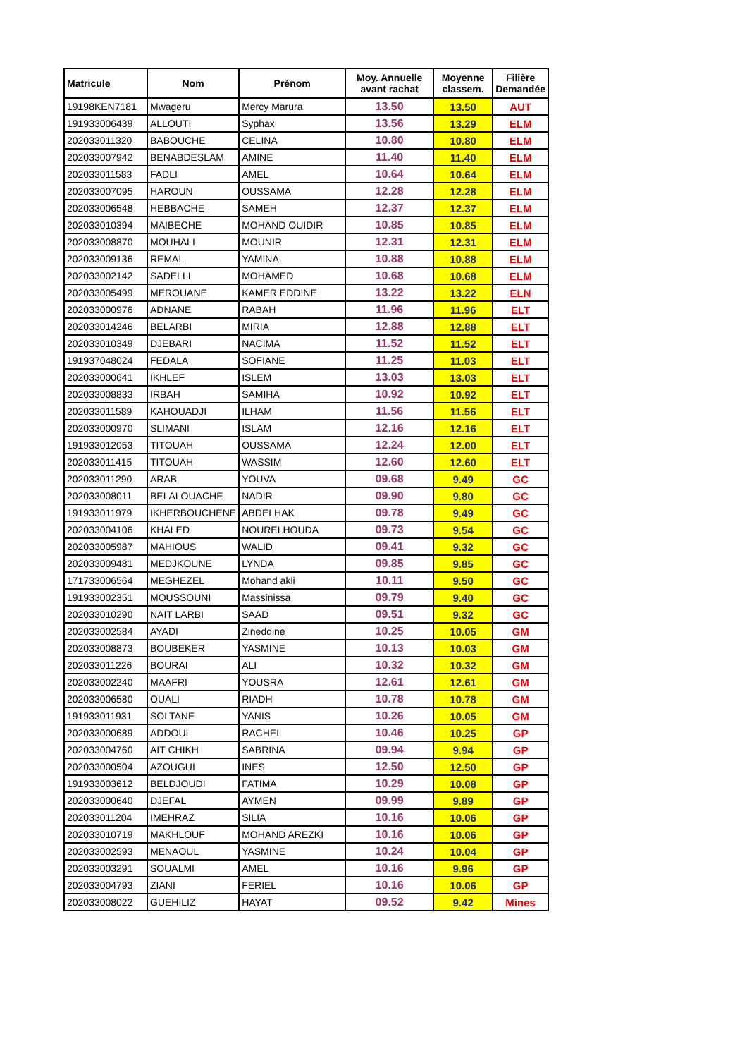| Matricule | Nom | Prénom | Moy. Annuelle avant rachat | Moyenne classem. | Filière Demandée |
| --- | --- | --- | --- | --- | --- |
| 19198KEN7181 | Mwageru | Mercy Marura | 13.50 | 13.50 | AUT |
| 191933006439 | ALLOUTI | Syphax | 13.56 | 13.29 | ELM |
| 202033011320 | BABOUCHE | CELINA | 10.80 | 10.80 | ELM |
| 202033007942 | BENABDESLAM | AMINE | 11.40 | 11.40 | ELM |
| 202033011583 | FADLI | AMEL | 10.64 | 10.64 | ELM |
| 202033007095 | HAROUN | OUSSAMA | 12.28 | 12.28 | ELM |
| 202033006548 | HEBBACHE | SAMEH | 12.37 | 12.37 | ELM |
| 202033010394 | MAIBECHE | MOHAND OUIDIR | 10.85 | 10.85 | ELM |
| 202033008870 | MOUHALI | MOUNIR | 12.31 | 12.31 | ELM |
| 202033009136 | REMAL | YAMINA | 10.88 | 10.88 | ELM |
| 202033002142 | SADELLI | MOHAMED | 10.68 | 10.68 | ELM |
| 202033005499 | MEROUANE | KAMER EDDINE | 13.22 | 13.22 | ELN |
| 202033000976 | ADNANE | RABAH | 11.96 | 11.96 | ELT |
| 202033014246 | BELARBI | MIRIA | 12.88 | 12.88 | ELT |
| 202033010349 | DJEBARI | NACIMA | 11.52 | 11.52 | ELT |
| 191937048024 | FEDALA | SOFIANE | 11.25 | 11.03 | ELT |
| 202033000641 | IKHLEF | ISLEM | 13.03 | 13.03 | ELT |
| 202033008833 | IRBAH | SAMIHA | 10.92 | 10.92 | ELT |
| 202033011589 | KAHOUADJI | ILHAM | 11.56 | 11.56 | ELT |
| 202033000970 | SLIMANI | ISLAM | 12.16 | 12.16 | ELT |
| 191933012053 | TITOUAH | OUSSAMA | 12.24 | 12.00 | ELT |
| 202033011415 | TITOUAH | WASSIM | 12.60 | 12.60 | ELT |
| 202033011290 | ARAB | YOUVA | 09.68 | 9.49 | GC |
| 202033008011 | BELALOUACHE | NADIR | 09.90 | 9.80 | GC |
| 191933011979 | IKHERBOUCHENE | ABDELHAK | 09.78 | 9.49 | GC |
| 202033004106 | KHALED | NOURELHOUDA | 09.73 | 9.54 | GC |
| 202033005987 | MAHIOUS | WALID | 09.41 | 9.32 | GC |
| 202033009481 | MEDJKOUNE | LYNDA | 09.85 | 9.85 | GC |
| 171733006564 | MEGHEZEL | Mohand akli | 10.11 | 9.50 | GC |
| 191933002351 | MOUSSOUNI | Massinissa | 09.79 | 9.40 | GC |
| 202033010290 | NAIT LARBI | SAAD | 09.51 | 9.32 | GC |
| 202033002584 | AYADI | Zineddine | 10.25 | 10.05 | GM |
| 202033008873 | BOUBEKER | YASMINE | 10.13 | 10.03 | GM |
| 202033011226 | BOURAI | ALI | 10.32 | 10.32 | GM |
| 202033002240 | MAAFRI | YOUSRA | 12.61 | 12.61 | GM |
| 202033006580 | OUALI | RIADH | 10.78 | 10.78 | GM |
| 191933011931 | SOLTANE | YANIS | 10.26 | 10.05 | GM |
| 202033000689 | ADDOUI | RACHEL | 10.46 | 10.25 | GP |
| 202033004760 | AIT CHIKH | SABRINA | 09.94 | 9.94 | GP |
| 202033000504 | AZOUGUI | INES | 12.50 | 12.50 | GP |
| 191933003612 | BELDJOUDI | FATIMA | 10.29 | 10.08 | GP |
| 202033000640 | DJEFAL | AYMEN | 09.99 | 9.89 | GP |
| 202033011204 | IMEHRAZ | SILIA | 10.16 | 10.06 | GP |
| 202033010719 | MAKHLOUF | MOHAND AREZKI | 10.16 | 10.06 | GP |
| 202033002593 | MENAOUL | YASMINE | 10.24 | 10.04 | GP |
| 202033003291 | SOUALMI | AMEL | 10.16 | 9.96 | GP |
| 202033004793 | ZIANI | FERIEL | 10.16 | 10.06 | GP |
| 202033008022 | GUEHILIZ | HAYAT | 09.52 | 9.42 | Mines |